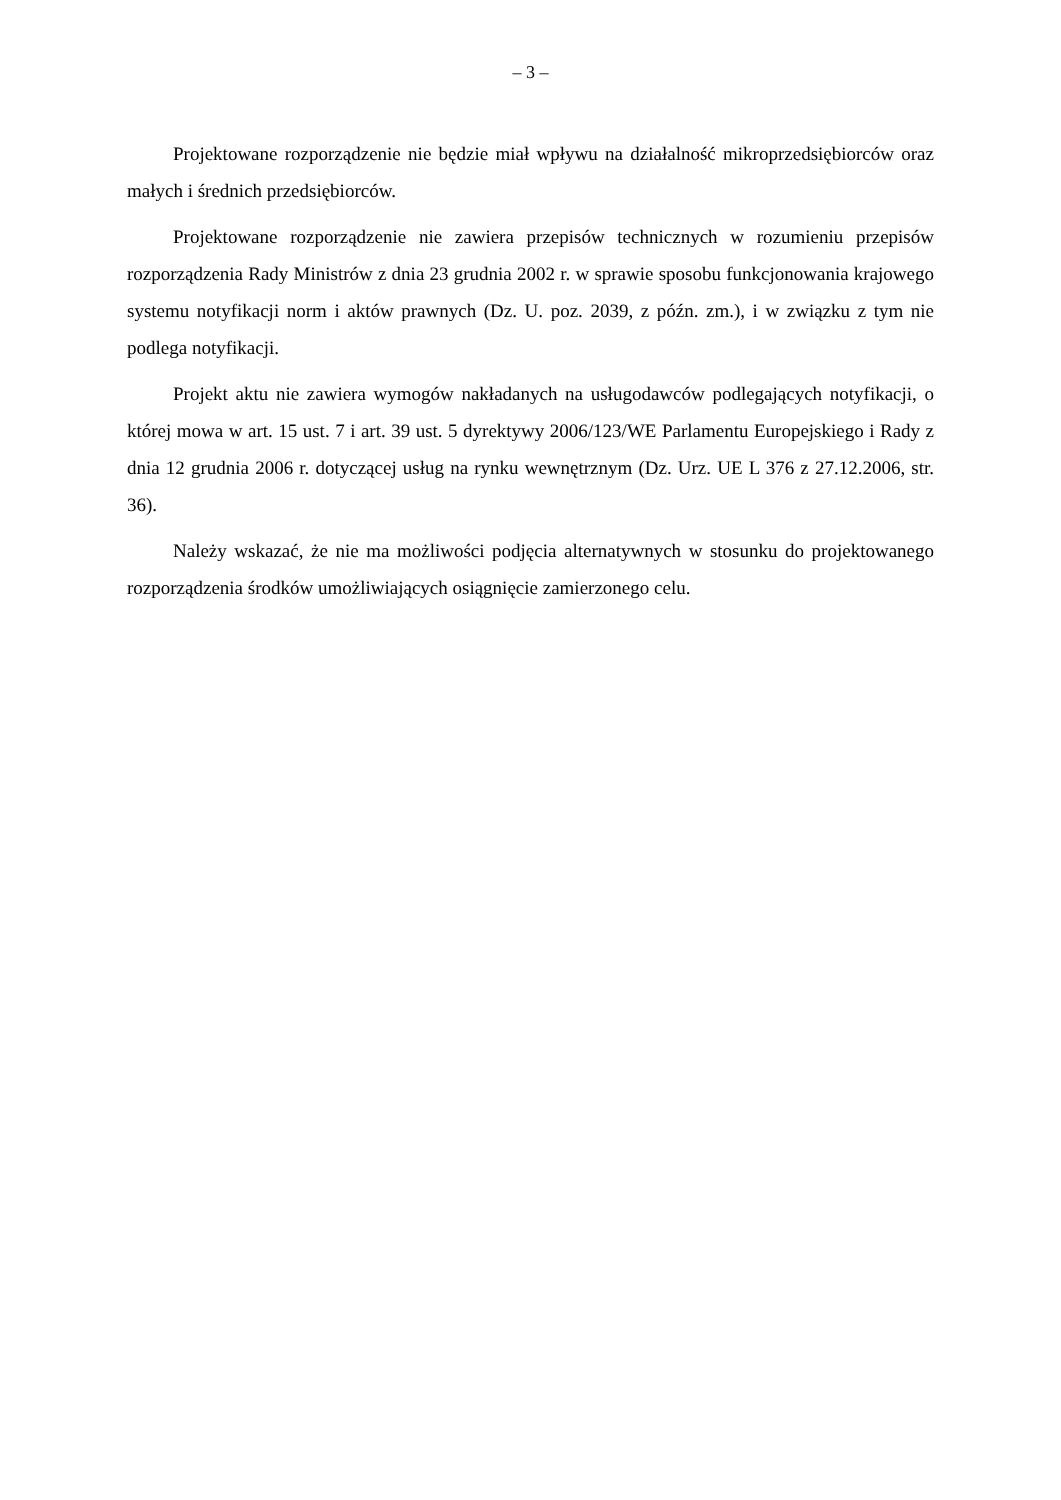– 3 –
Projektowane rozporządzenie nie będzie miał wpływu na działalność mikroprzedsiębiorców oraz małych i średnich przedsiębiorców.
Projektowane rozporządzenie nie zawiera przepisów technicznych w rozumieniu przepisów rozporządzenia Rady Ministrów z dnia 23 grudnia 2002 r. w sprawie sposobu funkcjonowania krajowego systemu notyfikacji norm i aktów prawnych (Dz. U. poz. 2039, z późn. zm.), i w związku z tym nie podlega notyfikacji.
Projekt aktu nie zawiera wymogów nakładanych na usługodawców podlegających notyfikacji, o której mowa w art. 15 ust. 7 i art. 39 ust. 5 dyrektywy 2006/123/WE Parlamentu Europejskiego i Rady z dnia 12 grudnia 2006 r. dotyczącej usług na rynku wewnętrznym (Dz. Urz. UE L 376 z 27.12.2006, str. 36).
Należy wskazać, że nie ma możliwości podjęcia alternatywnych w stosunku do projektowanego rozporządzenia środków umożliwiających osiągnięcie zamierzonego celu.